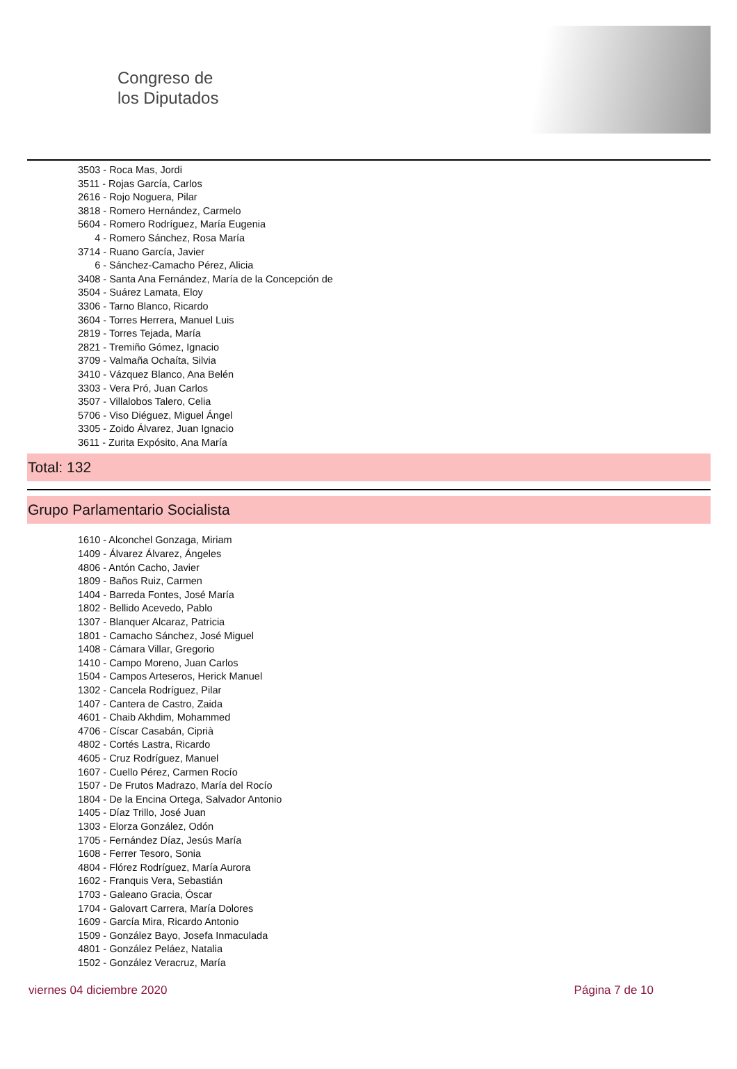Congreso de
los Diputados
3503 - Roca Mas, Jordi
3511 - Rojas García, Carlos
2616 - Rojo Noguera, Pilar
3818 - Romero Hernández, Carmelo
5604 - Romero Rodríguez, María Eugenia
4 - Romero Sánchez, Rosa María
3714 - Ruano García, Javier
6 - Sánchez-Camacho Pérez, Alicia
3408 - Santa Ana Fernández, María de la Concepción de
3504 - Suárez Lamata, Eloy
3306 - Tarno Blanco, Ricardo
3604 - Torres Herrera, Manuel Luis
2819 - Torres Tejada, María
2821 - Tremiño Gómez, Ignacio
3709 - Valmaña Ochaíta, Silvia
3410 - Vázquez Blanco, Ana Belén
3303 - Vera Pró, Juan Carlos
3507 - Villalobos Talero, Celia
5706 - Viso Diéguez, Miguel Ángel
3305 - Zoido Álvarez, Juan Ignacio
3611 - Zurita Expósito, Ana María
Total: 132
Grupo Parlamentario Socialista
1610 - Alconchel Gonzaga, Miriam
1409 - Álvarez Álvarez, Ángeles
4806 - Antón Cacho, Javier
1809 - Baños Ruiz, Carmen
1404 - Barreda Fontes, José María
1802 - Bellido Acevedo, Pablo
1307 - Blanquer Alcaraz, Patricia
1801 - Camacho Sánchez, José Miguel
1408 - Cámara Villar, Gregorio
1410 - Campo Moreno, Juan Carlos
1504 - Campos Arteseros, Herick Manuel
1302 - Cancela Rodríguez, Pilar
1407 - Cantera de Castro, Zaida
4601 - Chaib Akhdim, Mohammed
4706 - Císcar Casabán, Ciprià
4802 - Cortés Lastra, Ricardo
4605 - Cruz Rodríguez, Manuel
1607 - Cuello Pérez, Carmen Rocío
1507 - De Frutos Madrazo, María del Rocío
1804 - De la Encina Ortega, Salvador Antonio
1405 - Díaz Trillo, José Juan
1303 - Elorza González, Odón
1705 - Fernández Díaz, Jesús María
1608 - Ferrer Tesoro, Sonia
4804 - Flórez Rodríguez, María Aurora
1602 - Franquis Vera, Sebastián
1703 - Galeano Gracia, Óscar
1704 - Galovart Carrera, María Dolores
1609 - García Mira, Ricardo Antonio
1509 - González Bayo, Josefa Inmaculada
4801 - González Peláez, Natalia
1502 - González Veracruz, María
viernes 04 diciembre 2020 Página 7 de 10